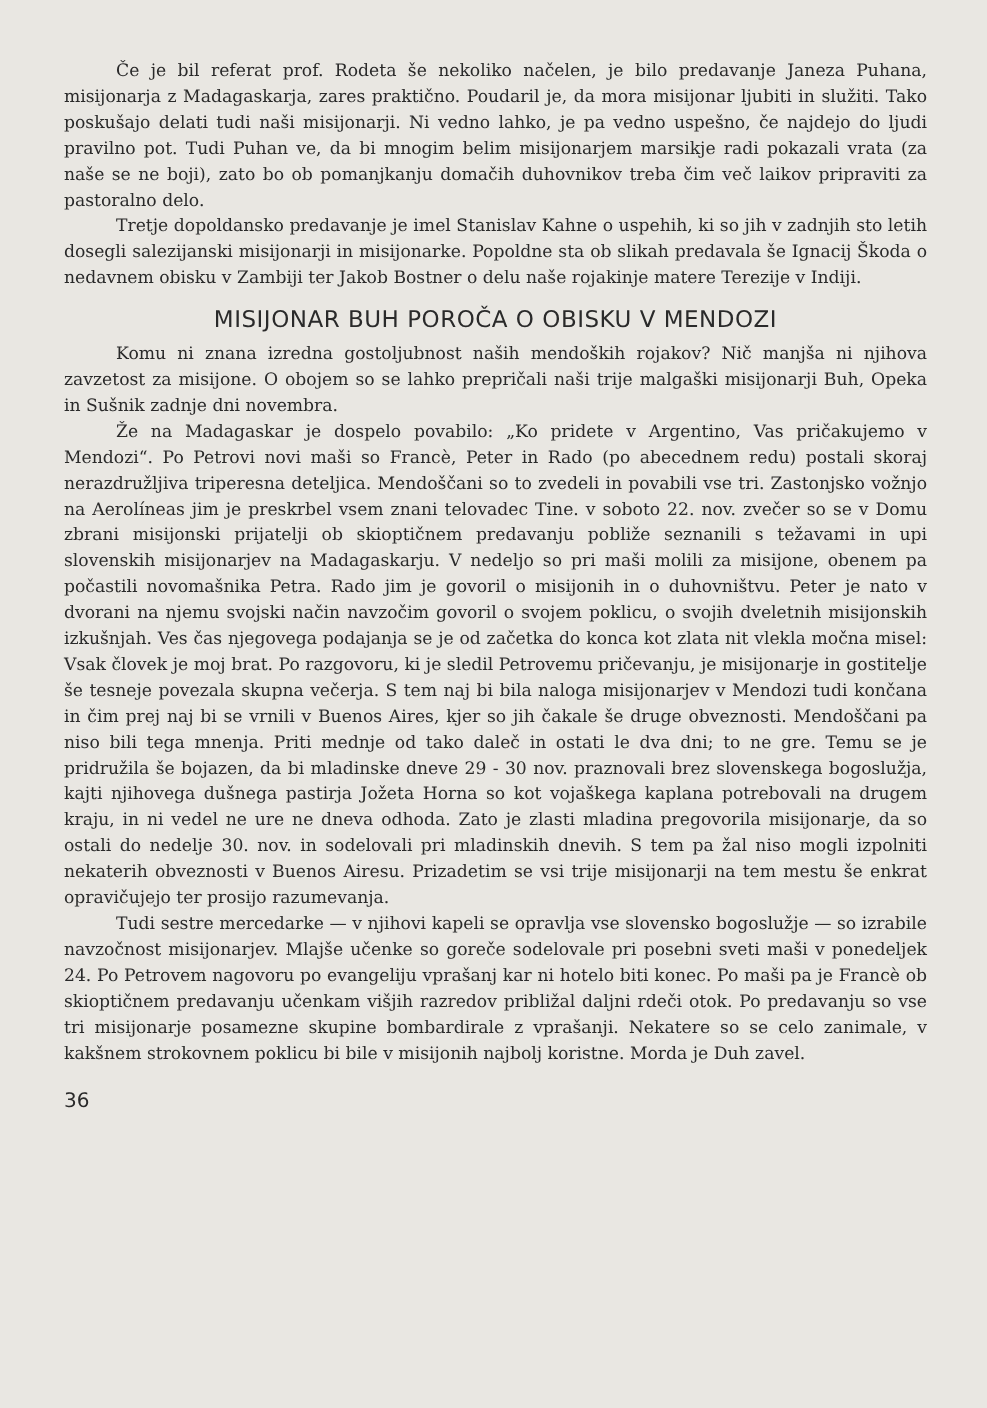Če je bil referat prof. Rodeta še nekoliko načelen, je bilo predavanje Janeza Puhana, misijonarja z Madagaskarja, zares praktično. Poudaril je, da mora misijonar ljubiti in služiti. Tako poskušajo delati tudi naši misijonarji. Ni vedno lahko, je pa vedno uspešno, če najdejo do ljudi pravilno pot. Tudi Puhan ve, da bi mnogim belim misijonarjem marsikje radi pokazali vrata (za naše se ne boji), zato bo ob pomanjkanju domačih duhovnikov treba čim več laikov pripraviti za pastoralno delo.
Tretje dopoldansko predavanje je imel Stanislav Kahne o uspehih, ki so jih v zadnjih sto letih dosegli salezijanski misijonarji in misijonarke. Popoldne sta ob slikah predavala še Ignacij Škoda o nedavnem obisku v Zambiji ter Jakob Bostner o delu naše rojakinje matere Terezije v Indiji.
MISIJONAR BUH POROČA O OBISKU V MENDOZI
Komu ni znana izredna gostoljubnost naših mendoških rojakov? Nič manjša ni njihova zavzetost za misijone. O obojem so se lahko prepričali naši trije malgaški misijonarji Buh, Opeka in Sušnik zadnje dni novembra.
Že na Madagaskar je dospelo povabilo: „Ko pridete v Argentino, Vas pričakujemo v Mendozi“. Po Petrovi novi maši so Francè, Peter in Rado (po abecednem redu) postali skoraj nerazdružljiva triperesna deteljica. Mendoščani so to zvedeli in povabili vse tri. Zastonjsko vožnjo na Aerolíneas jim je preskrbel vsem znani telovadec Tine. v soboto 22. nov. zvečer so se v Domu zbrani misijonski prijatelji ob skioptičnem predavanju pobliže seznanili s težavami in upi slovenskih misijonarjev na Madagaskarju. V nedeljo so pri maši molili za misijone, obenem pa počastili novomašnika Petra. Rado jim je govoril o misijonih in o duhovništvu. Peter je nato v dvorani na njemu svojski način navzočim govoril o svojem poklicu, o svojih dveletnih misijonskih izkušnjah. Ves čas njegovega podajanja se je od začetka do konca kot zlata nit vlekla močna misel: Vsak človek je moj brat. Po razgovoru, ki je sledil Petrovemu pričevanju, je misijonarje in gostitelje še tesneje povezala skupna večerja. S tem naj bi bila naloga misijonarjev v Mendozi tudi končana in čim prej naj bi se vrnili v Buenos Aires, kjer so jih čakale še druge obveznosti. Mendoščani pa niso bili tega mnenja. Priti mednje od tako daleč in ostati le dva dni; to ne gre. Temu se je pridružila še bojazen, da bi mladinske dneve 29 - 30 nov. praznovali brez slovenskega bogoslužja, kajti njihovega dušnega pastirja Jožeta Horna so kot vojaškega kaplana potrebovali na drugem kraju, in ni vedel ne ure ne dneva odhoda. Zato je zlasti mladina pregovorila misijonarje, da so ostali do nedelje 30. nov. in sodelovali pri mladinskih dnevih. S tem pa žal niso mogli izpolniti nekaterih obveznosti v Buenos Airesu. Prizadetim se vsi trije misijonarji na tem mestu še enkrat opravičujejo ter prosijo razumevanja.
Tudi sestre mercedarke — v njihovi kapeli se opravlja vse slovensko bogoslužje — so izrabile navzočnost misijonarjev. Mlajše učenke so goreče sodelovale pri posebni sveti maši v ponedeljek 24. Po Petrovem nagovoru po evangeliju vprašanj kar ni hotelo biti konec. Po maši pa je Francè ob skioptičnem predavanju učenkam višjih razredov približal daljni rdeči otok. Po predavanju so vse tri misijonarje posamezne skupine bombardirale z vprašanji. Nekatere so se celo zanimale, v kakšnem strokovnem poklicu bi bile v misijonih najbolj koristne. Morda je Duh zavel.
36